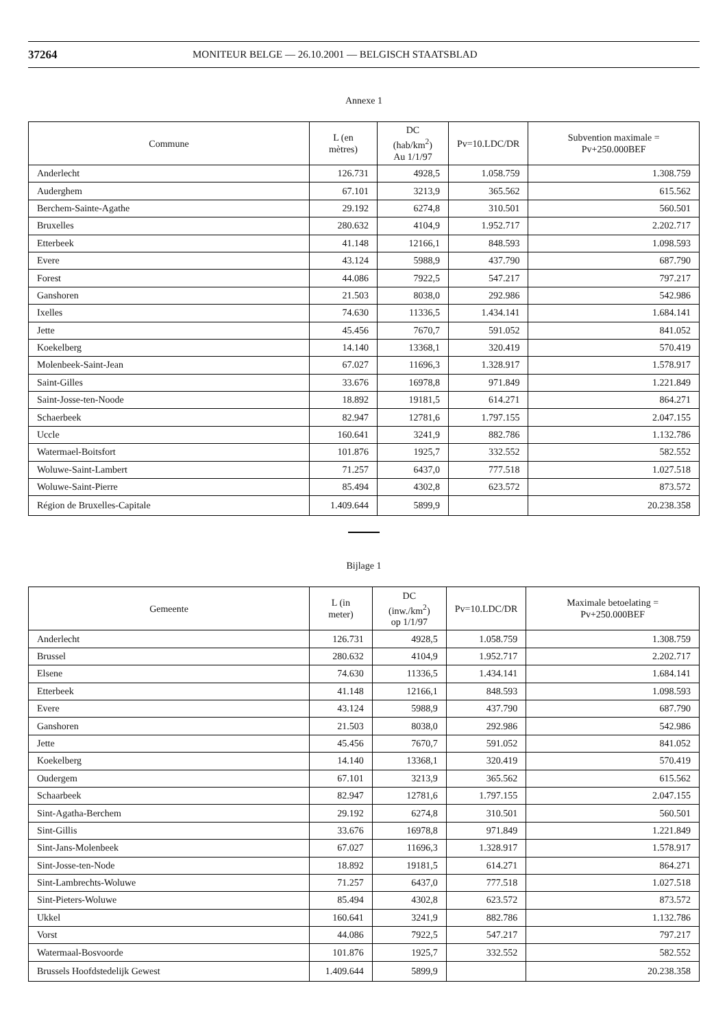37264 MONITEUR BELGE — 26.10.2001 — BELGISCH STAATSBLAD
Annexe 1
| Commune | L (en mètres) | DC (hab/km<sup>2</sup>) Au 1/1/97 | Pv=10.LDC/DR | Subvention maximale = Pv+250.000BEF |
| --- | --- | --- | --- | --- |
| Anderlecht | 126.731 | 4928,5 | 1.058.759 | 1.308.759 |
| Auderghem | 67.101 | 3213,9 | 365.562 | 615.562 |
| Berchem-Sainte-Agathe | 29.192 | 6274,8 | 310.501 | 560.501 |
| Bruxelles | 280.632 | 4104,9 | 1.952.717 | 2.202.717 |
| Etterbeek | 41.148 | 12166,1 | 848.593 | 1.098.593 |
| Evere | 43.124 | 5988,9 | 437.790 | 687.790 |
| Forest | 44.086 | 7922,5 | 547.217 | 797.217 |
| Ganshoren | 21.503 | 8038,0 | 292.986 | 542.986 |
| Ixelles | 74.630 | 11336,5 | 1.434.141 | 1.684.141 |
| Jette | 45.456 | 7670,7 | 591.052 | 841.052 |
| Koekelberg | 14.140 | 13368,1 | 320.419 | 570.419 |
| Molenbeek-Saint-Jean | 67.027 | 11696,3 | 1.328.917 | 1.578.917 |
| Saint-Gilles | 33.676 | 16978,8 | 971.849 | 1.221.849 |
| Saint-Josse-ten-Noode | 18.892 | 19181,5 | 614.271 | 864.271 |
| Schaerbeek | 82.947 | 12781,6 | 1.797.155 | 2.047.155 |
| Uccle | 160.641 | 3241,9 | 882.786 | 1.132.786 |
| Watermael-Boitsfort | 101.876 | 1925,7 | 332.552 | 582.552 |
| Woluwe-Saint-Lambert | 71.257 | 6437,0 | 777.518 | 1.027.518 |
| Woluwe-Saint-Pierre | 85.494 | 4302,8 | 623.572 | 873.572 |
| Région de Bruxelles-Capitale | 1.409.644 | 5899,9 | | 20.238.358 |
Bijlage 1
| Gemeente | L (in meter) | DC (inw./km<sup>2</sup>) op 1/1/97 | Pv=10.LDC/DR | Maximale betoelating = Pv+250.000BEF |
| --- | --- | --- | --- | --- |
| Anderlecht | 126.731 | 4928,5 | 1.058.759 | 1.308.759 |
| Brussel | 280.632 | 4104,9 | 1.952.717 | 2.202.717 |
| Elsene | 74.630 | 11336,5 | 1.434.141 | 1.684.141 |
| Etterbeek | 41.148 | 12166,1 | 848.593 | 1.098.593 |
| Evere | 43.124 | 5988,9 | 437.790 | 687.790 |
| Ganshoren | 21.503 | 8038,0 | 292.986 | 542.986 |
| Jette | 45.456 | 7670,7 | 591.052 | 841.052 |
| Koekelberg | 14.140 | 13368,1 | 320.419 | 570.419 |
| Oudergem | 67.101 | 3213,9 | 365.562 | 615.562 |
| Schaarbeek | 82.947 | 12781,6 | 1.797.155 | 2.047.155 |
| Sint-Agatha-Berchem | 29.192 | 6274,8 | 310.501 | 560.501 |
| Sint-Gillis | 33.676 | 16978,8 | 971.849 | 1.221.849 |
| Sint-Jans-Molenbeek | 67.027 | 11696,3 | 1.328.917 | 1.578.917 |
| Sint-Josse-ten-Node | 18.892 | 19181,5 | 614.271 | 864.271 |
| Sint-Lambrechts-Woluwe | 71.257 | 6437,0 | 777.518 | 1.027.518 |
| Sint-Pieters-Woluwe | 85.494 | 4302,8 | 623.572 | 873.572 |
| Ukkel | 160.641 | 3241,9 | 882.786 | 1.132.786 |
| Vorst | 44.086 | 7922,5 | 547.217 | 797.217 |
| Watermaal-Bosvoorde | 101.876 | 1925,7 | 332.552 | 582.552 |
| Brussels Hoofdstedelijk Gewest | 1.409.644 | 5899,9 | | 20.238.358 |